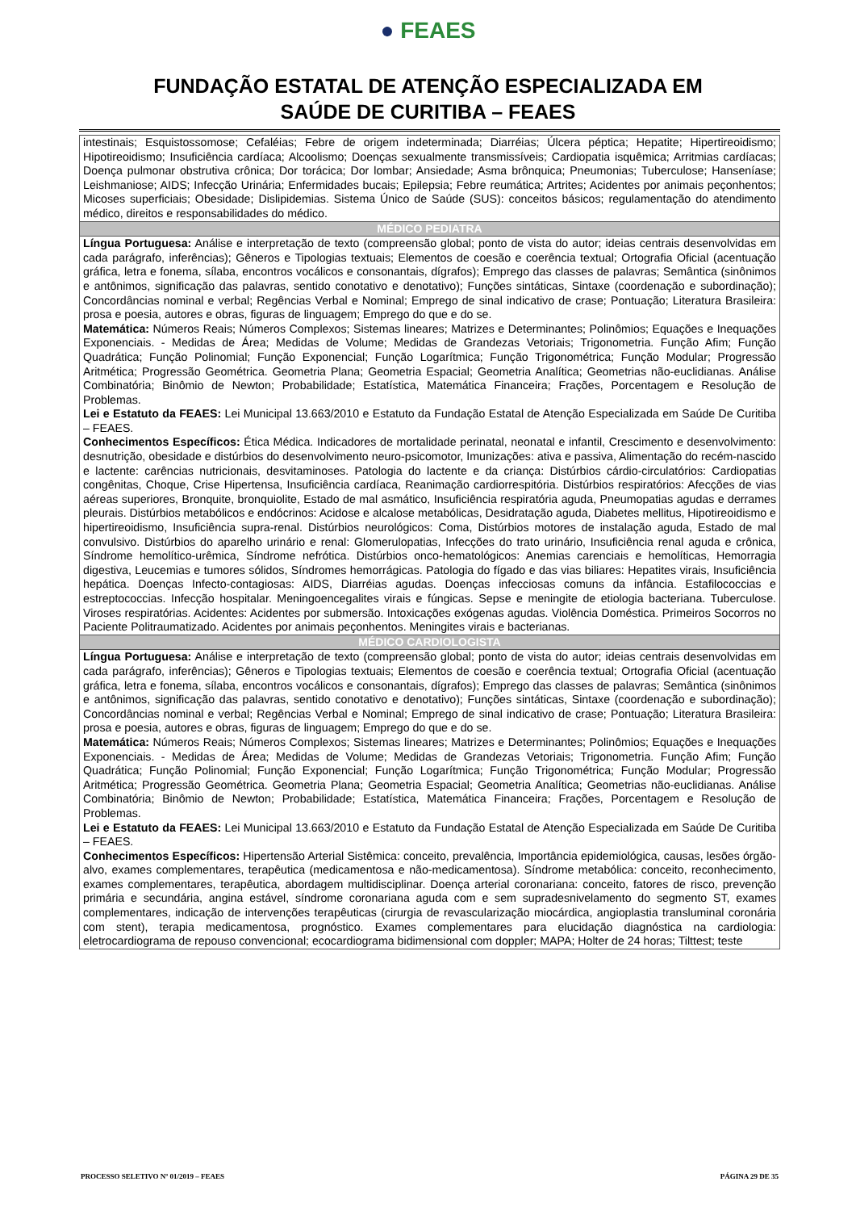● FEAES
FUNDAÇÃO ESTATAL DE ATENÇÃO ESPECIALIZADA EM
SAÚDE DE CURITIBA – FEAES
| intestinais; Esquistossomose; Cefaléias; Febre de origem indeterminada; Diarréias; Úlcera péptica; Hepatite; Hipertireoidismo; Hipotireoidismo; Insuficiência cardíaca; Alcoolismo; Doenças sexualmente transmissíveis; Cardiopatia isquêmica; Arritmias cardíacas; Doença pulmonar obstrutiva crônica; Dor torácica; Dor lombar; Ansiedade; Asma brônquica; Pneumonias; Tuberculose; Hanseníase; Leishmaniose; AIDS; Infecção Urinária; Enfermidades bucais; Epilepsia; Febre reumática; Artrites; Acidentes por animais peçonhentos; Micoses superficiais; Obesidade; Dislipidemias. Sistema Único de Saúde (SUS): conceitos básicos; regulamentação do atendimento médico, direitos e responsabilidades do médico. |
| MÉDICO PEDIATRA |
| Língua Portuguesa: Análise e interpretação de texto (compreensão global; ponto de vista do autor; ideias centrais desenvolvidas em cada parágrafo, inferências); Gêneros e Tipologias textuais; Elementos de coesão e coerência textual; Ortografia Oficial (acentuação gráfica, letra e fonema, sílaba, encontros vocálicos e consonantais, dígrafos); Emprego das classes de palavras; Semântica (sinônimos e antônimos, significação das palavras, sentido conotativo e denotativo); Funções sintáticas, Sintaxe (coordenação e subordinação); Concordâncias nominal e verbal; Regências Verbal e Nominal; Emprego de sinal indicativo de crase; Pontuação; Literatura Brasileira: prosa e poesia, autores e obras, figuras de linguagem; Emprego do que e do se. Matemática: Números Reais; Números Complexos; Sistemas lineares; Matrizes e Determinantes; Polinômios; Equações e Inequações Exponenciais. - Medidas de Área; Medidas de Volume; Medidas de Grandezas Vetoriais; Trigonometria. Função Afim; Função Quadrática; Função Polinomial; Função Exponencial; Função Logarítmica; Função Trigonométrica; Função Modular; Progressão Aritmética; Progressão Geométrica. Geometria Plana; Geometria Espacial; Geometria Analítica; Geometrias não-euclidianas. Análise Combinatória; Binômio de Newton; Probabilidade; Estatística, Matemática Financeira; Frações, Porcentagem e Resolução de Problemas. Lei e Estatuto da FEAES: Lei Municipal 13.663/2010 e Estatuto da Fundação Estatal de Atenção Especializada em Saúde De Curitiba – FEAES. Conhecimentos Específicos: Ética Médica. Indicadores de mortalidade perinatal, neonatal e infantil, Crescimento e desenvolvimento: desnutrição, obesidade e distúrbios do desenvolvimento neuro-psicomotor, Imunizações: ativa e passiva, Alimentação do recém-nascido e lactente: carências nutricionais, desvitaminoses. Patologia do lactente e da criança: Distúrbios cárdio-circulatórios: Cardiopatias congênitas, Choque, Crise Hipertensa, Insuficiência cardíaca, Reanimação cardiorrespitória. Distúrbios respiratórios: Afecções de vias aéreas superiores, Bronquite, bronquiolite, Estado de mal asmático, Insuficiência respiratória aguda, Pneumopatias agudas e derrames pleurais. Distúrbios metabólicos e endócrinos: Acidose e alcalose metabólicas, Desidratação aguda, Diabetes mellitus, Hipotireoidismo e hipertireoidismo, Insuficiência supra-renal. Distúrbios neurológicos: Coma, Distúrbios motores de instalação aguda, Estado de mal convulsivo. Distúrbios do aparelho urinário e renal: Glomerulopatias, Infecções do trato urinário, Insuficiência renal aguda e crônica, Síndrome hemolítico-urêmica, Síndrome nefrótica. Distúrbios onco-hematológicos: Anemias carenciais e hemolíticas, Hemorragia digestiva, Leucemias e tumores sólidos, Síndromes hemorrágicas. Patologia do fígado e das vias biliares: Hepatites virais, Insuficiência hepática. Doenças Infecto-contagiosas: AIDS, Diarréias agudas. Doenças infecciosas comuns da infância. Estafilococcias e estreptococcias. Infecção hospitalar. Meningoencegalites virais e fúngicas. Sepse e meningite de etiologia bacteriana. Tuberculose. Viroses respiratórias. Acidentes: Acidentes por submersão. Intoxicações exógenas agudas. Violência Doméstica. Primeiros Socorros no Paciente Politraumatizado. Acidentes por animais peçonhentos. Meningites virais e bacterianas. |
| MÉDICO CARDIOLOGISTA |
| Língua Portuguesa: Análise e interpretação de texto (compreensão global; ponto de vista do autor; ideias centrais desenvolvidas em cada parágrafo, inferências); Gêneros e Tipologias textuais; Elementos de coesão e coerência textual; Ortografia Oficial (acentuação gráfica, letra e fonema, sílaba, encontros vocálicos e consonantais, dígrafos); Emprego das classes de palavras; Semântica (sinônimos e antônimos, significação das palavras, sentido conotativo e denotativo); Funções sintáticas, Sintaxe (coordenação e subordinação); Concordâncias nominal e verbal; Regências Verbal e Nominal; Emprego de sinal indicativo de crase; Pontuação; Literatura Brasileira: prosa e poesia, autores e obras, figuras de linguagem; Emprego do que e do se. Matemática: Números Reais; Números Complexos; Sistemas lineares; Matrizes e Determinantes; Polinômios; Equações e Inequações Exponenciais. - Medidas de Área; Medidas de Volume; Medidas de Grandezas Vetoriais; Trigonometria. Função Afim; Função Quadrática; Função Polinomial; Função Exponencial; Função Logarítmica; Função Trigonométrica; Função Modular; Progressão Aritmética; Progressão Geométrica. Geometria Plana; Geometria Espacial; Geometria Analítica; Geometrias não-euclidianas. Análise Combinatória; Binômio de Newton; Probabilidade; Estatística, Matemática Financeira; Frações, Porcentagem e Resolução de Problemas. Lei e Estatuto da FEAES: Lei Municipal 13.663/2010 e Estatuto da Fundação Estatal de Atenção Especializada em Saúde De Curitiba – FEAES. Conhecimentos Específicos: Hipertensão Arterial Sistêmica: conceito, prevalência, Importância epidemiológica, causas, lesões órgão- alvo, exames complementares, terapêutica (medicamentosa e não-medicamentosa). Síndrome metabólica: conceito, reconhecimento, exames complementares, terapêutica, abordagem multidisciplinar. Doença arterial coronariana: conceito, fatores de risco, prevenção primária e secundária, angina estável, síndrome coronariana aguda com e sem supradesnivelamento do segmento ST, exames complementares, indicação de intervenções terapêuticas (cirurgia de revascularização miocárdica, angioplastia transluminal coronária com stent), terapia medicamentosa, prognóstico. Exames complementares para elucidação diagnóstica na cardiologia: eletrocardiograma de repouso convencional; ecocardiograma bidimensional com doppler; MAPA; Holter de 24 horas; Tilttest; teste |
PROCESSO SELETIVO Nº 01/2019 – FEAES PÁGINA 29 DE 35